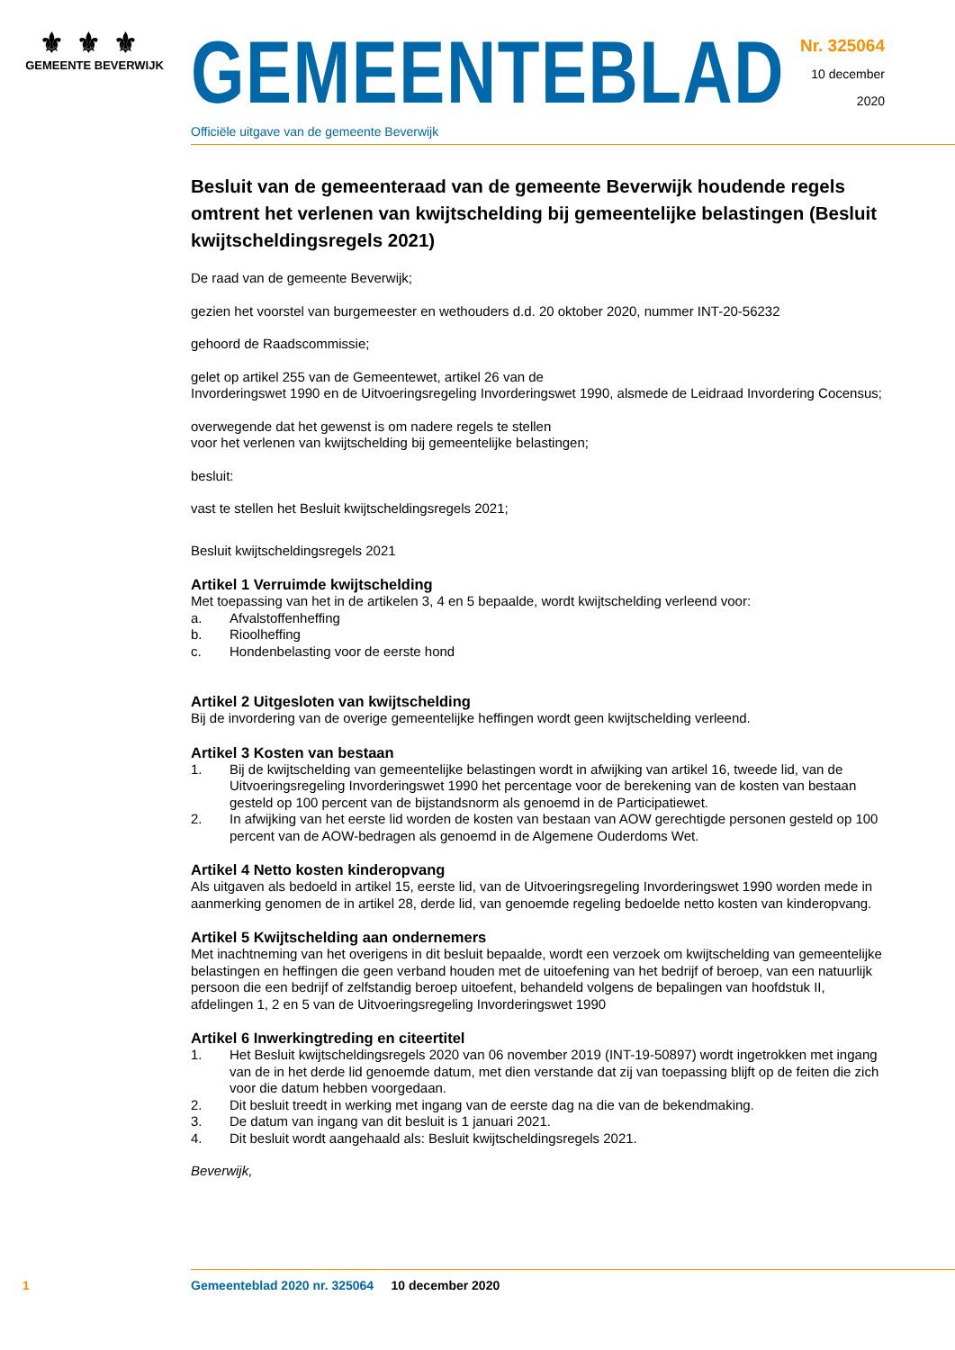⚜⚜⚜
GEMEENTE BEVERWIJK
GEMEENTEBLAD
Officiële uitgave van de gemeente Beverwijk
Nr. 325064
10 december
2020
Besluit van de gemeenteraad van de gemeente Beverwijk houdende regels omtrent het verlenen van kwijtschelding bij gemeentelijke belastingen (Besluit kwijtscheldingsregels 2021)
De raad van de gemeente Beverwijk;
gezien het voorstel van burgemeester en wethouders d.d. 20 oktober 2020, nummer INT-20-56232
gehoord de Raadscommissie;
gelet op artikel 255 van de Gemeentewet, artikel 26 van de
Invorderingswet 1990 en de Uitvoeringsregeling Invorderingswet 1990, alsmede de Leidraad Invordering Cocensus;
overwegende dat het gewenst is om nadere regels te stellen
voor het verlenen van kwijtschelding bij gemeentelijke belastingen;
besluit:
vast te stellen het Besluit kwijtscheldingsregels 2021;
Besluit kwijtscheldingsregels 2021
Artikel 1 Verruimde kwijtschelding
Met toepassing van het in de artikelen 3, 4 en 5 bepaalde, wordt kwijtschelding verleend voor:
a. Afvalstoffenheffing
b. Rioolheffing
c. Hondenbelasting voor de eerste hond
Artikel 2 Uitgesloten van kwijtschelding
Bij de invordering van de overige gemeentelijke heffingen wordt geen kwijtschelding verleend.
Artikel 3 Kosten van bestaan
1. Bij de kwijtschelding van gemeentelijke belastingen wordt in afwijking van artikel 16, tweede lid, van de Uitvoeringsregeling Invorderingswet 1990 het percentage voor de berekening van de kosten van bestaan gesteld op 100 percent van de bijstandsnorm als genoemd in de Participatiewet.
2. In afwijking van het eerste lid worden de kosten van bestaan van AOW gerechtigde personen gesteld op 100 percent van de AOW-bedragen als genoemd in de Algemene Ouderdoms Wet.
Artikel 4 Netto kosten kinderopvang
Als uitgaven als bedoeld in artikel 15, eerste lid, van de Uitvoeringsregeling Invorderingswet 1990 worden mede in aanmerking genomen de in artikel 28, derde lid, van genoemde regeling bedoelde netto kosten van kinderopvang.
Artikel 5 Kwijtschelding aan ondernemers
Met inachtneming van het overigens in dit besluit bepaalde, wordt een verzoek om kwijtschelding van gemeentelijke belastingen en heffingen die geen verband houden met de uitoefening van het bedrijf of beroep, van een natuurlijk persoon die een bedrijf of zelfstandig beroep uitoefent, behandeld volgens de bepalingen van hoofdstuk II, afdelingen 1, 2 en 5 van de Uitvoeringsregeling Invorderingswet 1990
Artikel 6 Inwerkingtreding en citeertitel
1. Het Besluit kwijtscheldingsregels 2020 van 06 november 2019 (INT-19-50897) wordt ingetrokken met ingang van de in het derde lid genoemde datum, met dien verstande dat zij van toepassing blijft op de feiten die zich voor die datum hebben voorgedaan.
2. Dit besluit treedt in werking met ingang van de eerste dag na die van de bekendmaking.
3. De datum van ingang van dit besluit is 1 januari 2021.
4. Dit besluit wordt aangehaald als: Besluit kwijtscheldingsregels 2021.
Beverwijk,
1 Gemeenteblad 2020 nr. 325064 10 december 2020